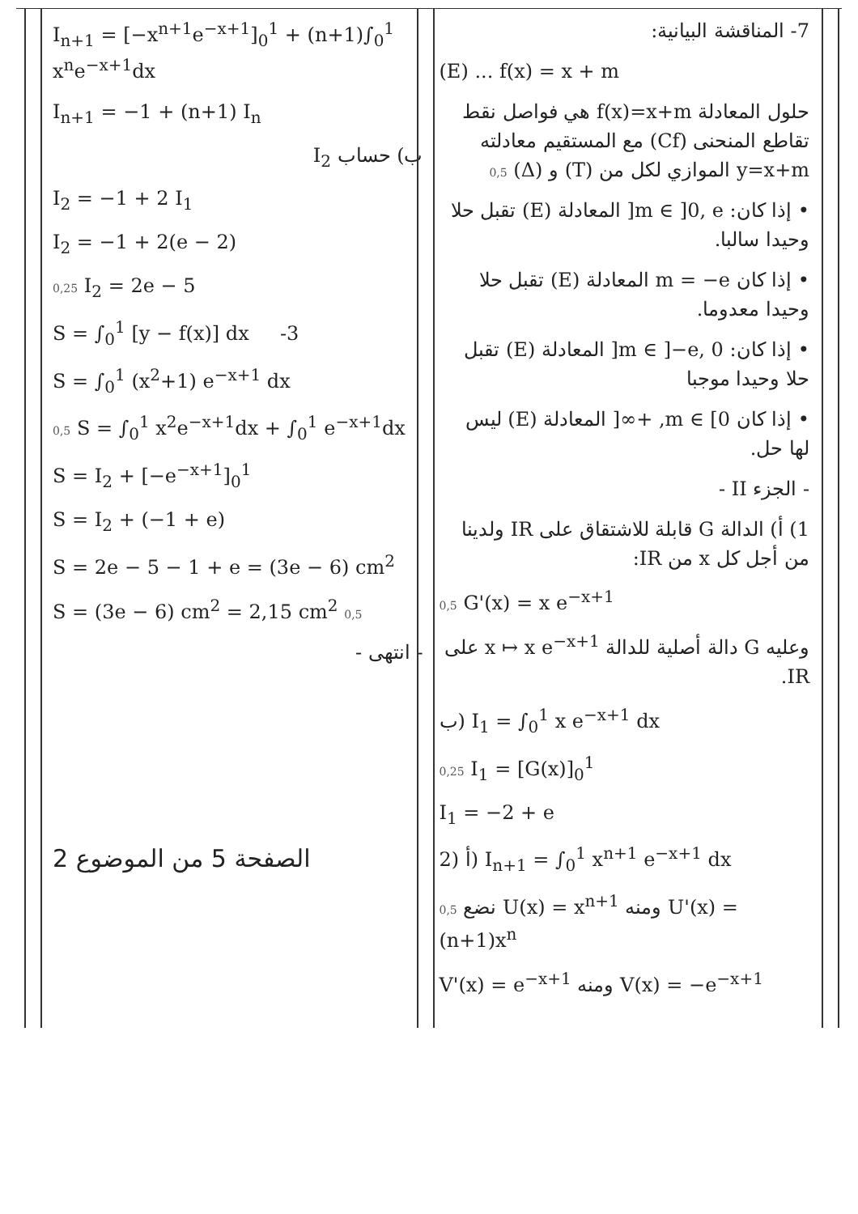7- المناقشة البيانية:
(E) ... f(x) = x + m
حلول المعادلة f(x)=x+m هي فواصل نقط تقاطع المنحنى (Cf) مع المستقيم معادلته y=x+m الموازي لكل من (T) و (Δ) 0,5
• إذا كان: m ∈ ]0, e[ المعادلة (E) تقبل حلا وحيدا سالبا.
• إذا كان m = −e المعادلة (E) تقبل حلا وحيدا معدوما.
• إذا كان: m ∈ ]−e, 0[ المعادلة (E) تقبل حلا وحيدا موجبا
• إذا كان m ∈ [0, +∞[ المعادلة (E) ليس لها حل.
- الجزء II -
1) أ) الدالة G قابلة للاشتقاق على IR ولدينا من أجل كل x من IR:
0,5 G'(x) = x e<sup>−x+1</sup>
وعليه G دالة أصلية للدالة x ↦ x e<sup>−x+1</sup> على IR.
ب) I<sub>1</sub> = ∫<sub>0</sub><sup>1</sup> x e<sup>−x+1</sup> dx
0,25 I<sub>1</sub> = [G(x)]<sub>0</sub><sup>1</sup>
I<sub>1</sub> = −2 + e
2) أ) I<sub>n+1</sub> = ∫<sub>0</sub><sup>1</sup> x<sup>n+1</sup> e<sup>−x+1</sup> dx
0,5 نضع U(x) = x<sup>n+1</sup> ومنه U'(x) = (n+1)x<sup>n</sup>
V'(x) = e<sup>−x+1</sup> ومنه V(x) = −e<sup>−x+1</sup>
I<sub>n+1</sub> = [−x<sup>n+1</sup>e<sup>−x+1</sup>]<sub>0</sub><sup>1</sup> + (n+1)∫<sub>0</sub><sup>1</sup> x<sup>n</sup>e<sup>−x+1</sup>dx
I<sub>n+1</sub> = −1 + (n+1) I<sub>n</sub>
ب) حساب I<sub>2</sub>
I<sub>2</sub> = −1 + 2 I<sub>1</sub>
I<sub>2</sub> = −1 + 2(e − 2)
0,25 I<sub>2</sub> = 2e − 5
S = ∫<sub>0</sub><sup>1</sup> [y − f(x)] dx -3
S = ∫<sub>0</sub><sup>1</sup> (x<sup>2</sup>+1) e<sup>−x+1</sup> dx
0,5 S = ∫<sub>0</sub><sup>1</sup> x<sup>2</sup>e<sup>−x+1</sup>dx + ∫<sub>0</sub><sup>1</sup> e<sup>−x+1</sup>dx
S = I<sub>2</sub> + [−e<sup>−x+1</sup>]<sub>0</sub><sup>1</sup>
S = I<sub>2</sub> + (−1 + e)
S = 2e − 5 − 1 + e = (3e − 6) cm<sup>2</sup>
S = (3e − 6) cm<sup>2</sup> = 2,15 cm<sup>2</sup> 0,5
- انتهى -
الصفحة 5 من الموضوع 2